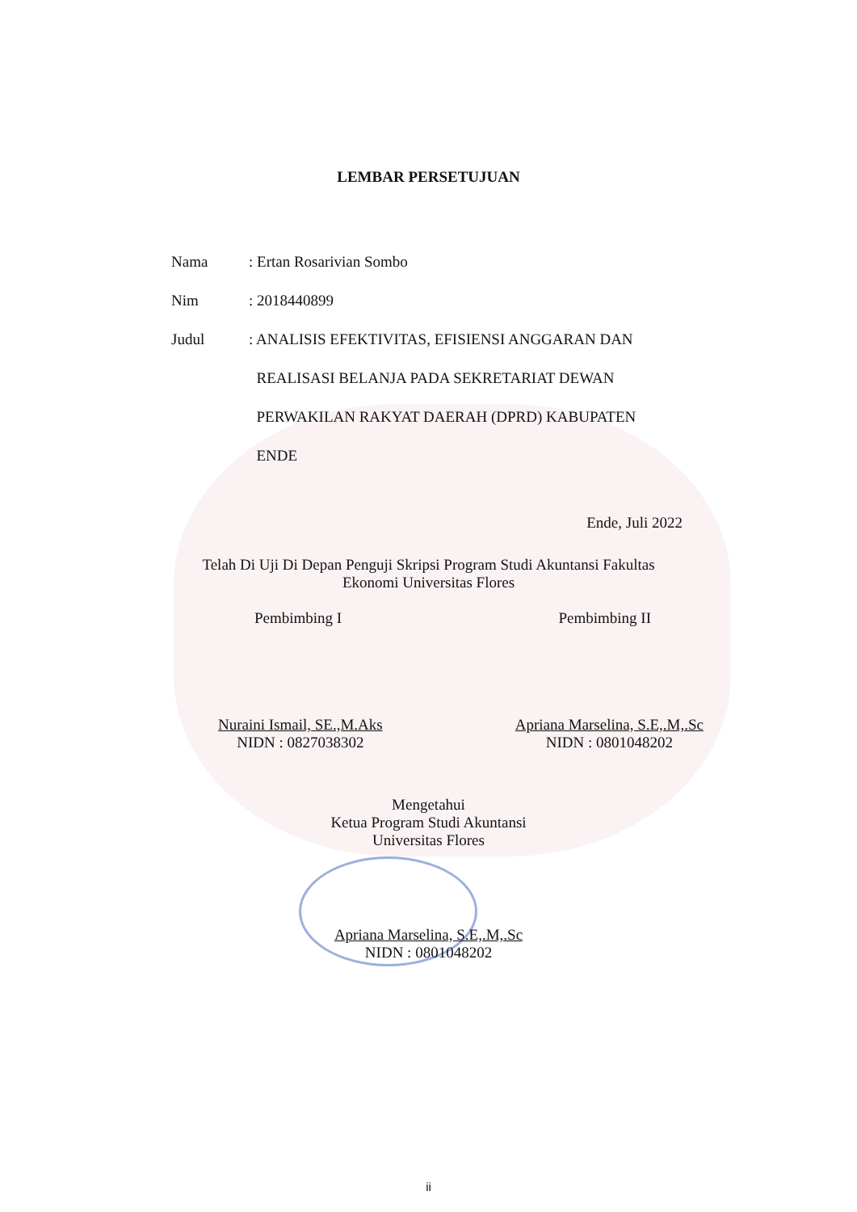LEMBAR PERSETUJUAN
Nama : Ertan Rosarivian Sombo
Nim : 2018440899
Judul : ANALISIS EFEKTIVITAS, EFISIENSI ANGGARAN DAN
REALISASI BELANJA PADA SEKRETARIAT DEWAN
PERWAKILAN RAKYAT DAERAH (DPRD) KABUPATEN
ENDE
Ende, Juli 2022
Telah Di Uji Di Depan Penguji Skripsi Program Studi Akuntansi Fakultas
Ekonomi Universitas Flores
Pembimbing I Pembimbing II
Nuraini Ismail, SE.,M.Aks
NIDN : 0827038302
Apriana Marselina, S.E,.M,.Sc
NIDN : 0801048202
Mengetahui
Ketua Program Studi Akuntansi
Universitas Flores
Apriana Marselina, S.E,.M,.Sc
NIDN : 0801048202
ii